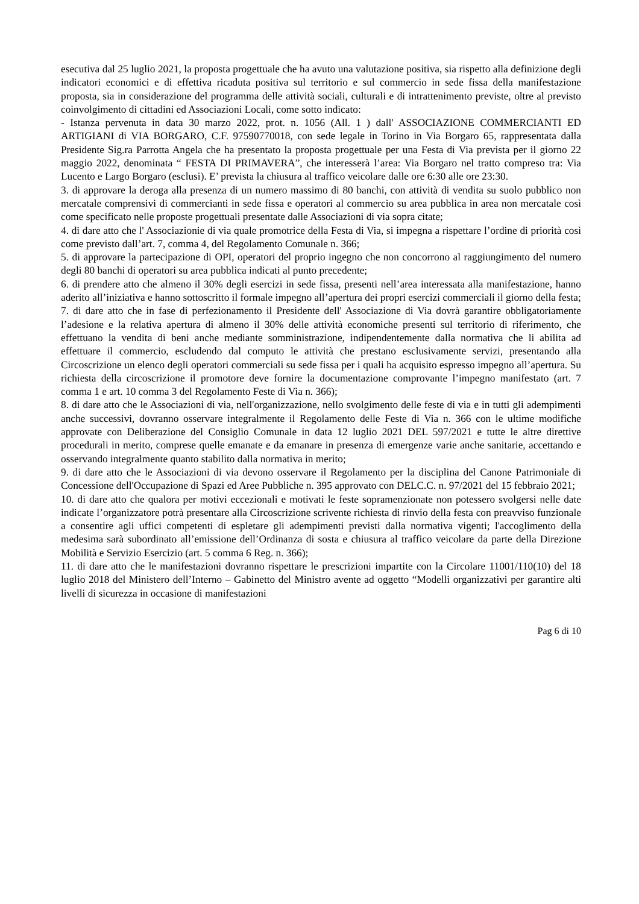esecutiva dal 25 luglio 2021, la proposta progettuale che ha avuto una valutazione positiva, sia rispetto alla definizione degli indicatori economici e di effettiva ricaduta positiva sul territorio e sul commercio in sede fissa della manifestazione proposta, sia in considerazione del programma delle attività sociali, culturali e di intrattenimento previste, oltre al previsto coinvolgimento di cittadini ed Associazioni Locali, come sotto indicato:
- Istanza pervenuta in data 30 marzo 2022, prot. n. 1056 (All. 1 ) dall' ASSOCIAZIONE COMMERCIANTI ED ARTIGIANI di VIA BORGARO, C.F. 97590770018, con sede legale in Torino in Via Borgaro 65, rappresentata dalla Presidente Sig.ra Parrotta Angela che ha presentato la proposta progettuale per una Festa di Via prevista per il giorno 22 maggio 2022, denominata “ FESTA DI PRIMAVERA”, che interesserà l’area: Via Borgaro nel tratto compreso tra: Via Lucento e Largo Borgaro (esclusi). E’ prevista la chiusura al traffico veicolare dalle ore 6:30 alle ore 23:30.
3. di approvare la deroga alla presenza di un numero massimo di 80 banchi, con attività di vendita su suolo pubblico non mercatale comprensivi di commercianti in sede fissa e operatori al commercio su area pubblica in area non mercatale così come specificato nelle proposte progettuali presentate dalle Associazioni di via sopra citate;
4. di dare atto che l' Associazionie di via quale promotrice della Festa di Via, si impegna a rispettare l’ordine di priorità così come previsto dall’art. 7, comma 4, del Regolamento Comunale n. 366;
5. di approvare la partecipazione di OPI, operatori del proprio ingegno che non concorrono al raggiungimento del numero degli 80 banchi di operatori su area pubblica indicati al punto precedente;
6. di prendere atto che almeno il 30% degli esercizi in sede fissa, presenti nell’area interessata alla manifestazione, hanno aderito all’iniziativa e hanno sottoscritto il formale impegno all’apertura dei propri esercizi commerciali il giorno della festa;
7. di dare atto che in fase di perfezionamento il Presidente dell' Associazione di Via dovrà garantire obbligatoriamente l’adesione e la relativa apertura di almeno il 30% delle attività economiche presenti sul territorio di riferimento, che effettuano la vendita di beni anche mediante somministrazione, indipendentemente dalla normativa che li abilita ad effettuare il commercio, escludendo dal computo le attività che prestano esclusivamente servizi, presentando alla Circoscrizione un elenco degli operatori commerciali su sede fissa per i quali ha acquisito espresso impegno all’apertura. Su richiesta della circoscrizione il promotore deve fornire la documentazione comprovante l’impegno manifestato (art. 7 comma 1 e art. 10 comma 3 del Regolamento Feste di Via n. 366);
8. di dare atto che le Associazioni di via, nell'organizzazione, nello svolgimento delle feste di via e in tutti gli adempimenti anche successivi, dovranno osservare integralmente il Regolamento delle Feste di Via n. 366 con le ultime modifiche approvate con Deliberazione del Consiglio Comunale in data 12 luglio 2021 DEL 597/2021 e tutte le altre direttive procedurali in merito, comprese quelle emanate e da emanare in presenza di emergenze varie anche sanitarie, accettando e osservando integralmente quanto stabilito dalla normativa in merito;
9. di dare atto che le Associazioni di via devono osservare il Regolamento per la disciplina del Canone Patrimoniale di Concessione dell'Occupazione di Spazi ed Aree Pubbliche n. 395 approvato con DELC.C. n. 97/2021 del 15 febbraio 2021;
10. di dare atto che qualora per motivi eccezionali e motivati le feste sopramenzionate non potessero svolgersi nelle date indicate l’organizzatore potrà presentare alla Circoscrizione scrivente richiesta di rinvio della festa con preavviso funzionale a consentire agli uffici competenti di espletare gli adempimenti previsti dalla normativa vigenti; l'accoglimento della medesima sarà subordinato all’emissione dell’Ordinanza di sosta e chiusura al traffico veicolare da parte della Direzione Mobilità e Servizio Esercizio (art. 5 comma 6 Reg. n. 366);
11. di dare atto che le manifestazioni dovranno rispettare le prescrizioni impartite con la Circolare 11001/110(10) del 18 luglio 2018 del Ministero dell’Interno – Gabinetto del Ministro avente ad oggetto “Modelli organizzativi per garantire alti livelli di sicurezza in occasione di manifestazioni
Pag 6 di 10